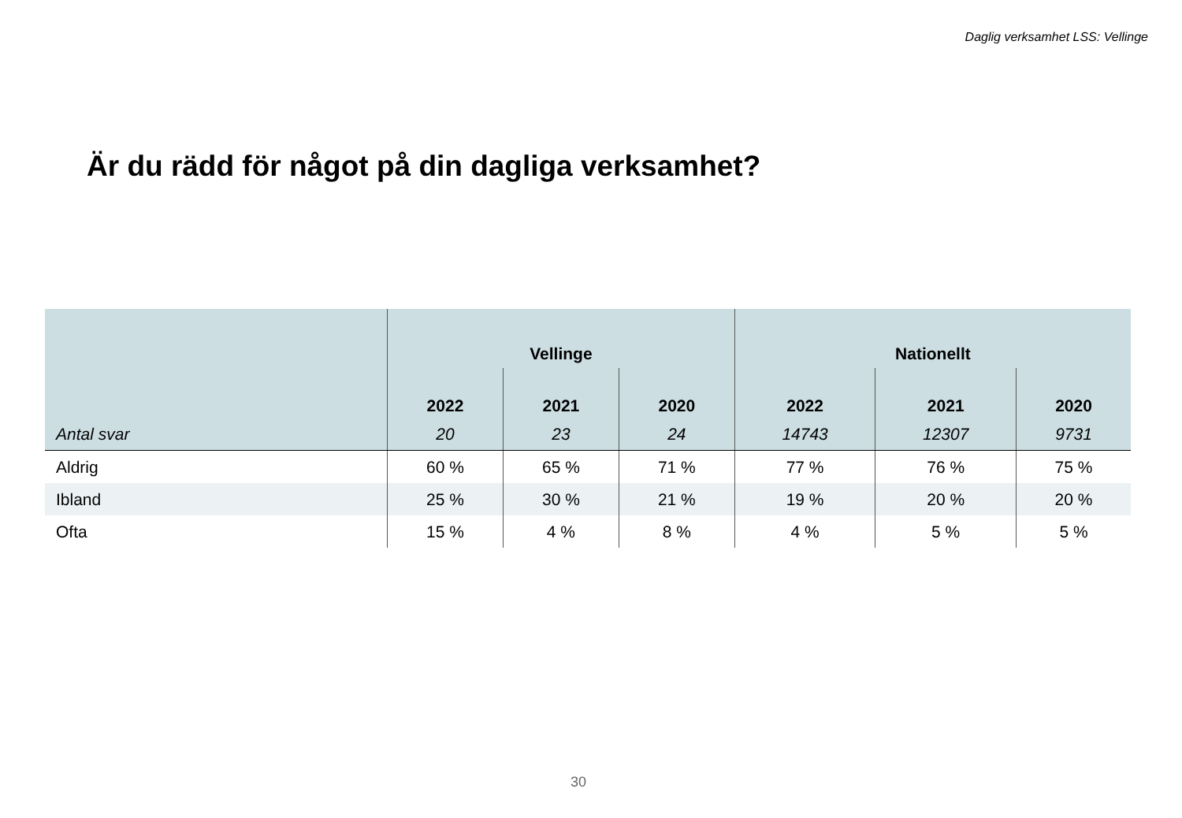Daglig verksamhet LSS: Vellinge
Är du rädd för något på din dagliga verksamhet?
| | Vellinge | | | Nationellt | | |
| --- | --- | --- | --- | --- | --- | --- |
| | 2022 | 2021 | 2020 | 2022 | 2021 | 2020 |
| Antal svar | 20 | 23 | 24 | 14743 | 12307 | 9731 |
| Aldrig | 60 % | 65 % | 71 % | 77 % | 76 % | 75 % |
| Ibland | 25 % | 30 % | 21 % | 19 % | 20 % | 20 % |
| Ofta | 15 % | 4 % | 8 % | 4 % | 5 % | 5 % |
30